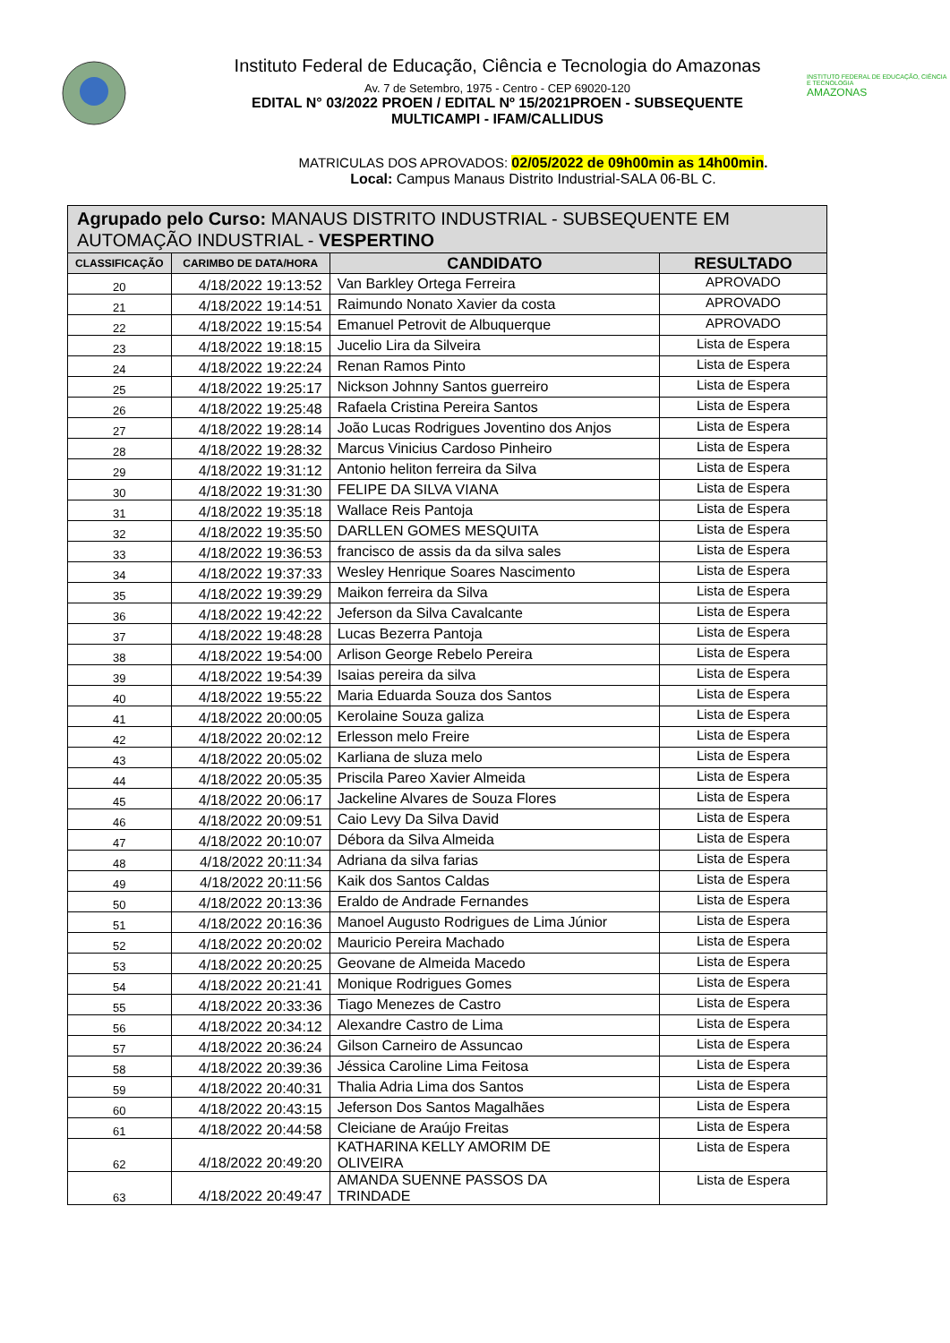Instituto Federal de Educação, Ciência e Tecnologia do Amazonas
Av. 7 de Setembro, 1975 - Centro - CEP 69020-120
EDITAL N° 03/2022 PROEN / EDITAL Nº 15/2021PROEN - SUBSEQUENTE
MULTICAMPI - IFAM/CALLIDUS
INSTITUTO FEDERAL DE EDUCAÇÃO, CIÊNCIA E TECNOLOGIA
AMAZONAS
MATRICULAS DOS APROVADOS: 02/05/2022 de 09h00min as 14h00min.
Local: Campus Manaus Distrito Industrial-SALA 06-BL C.
| Agrupado pelo Curso: MANAUS DISTRITO INDUSTRIAL - SUBSEQUENTE EM AUTOMAÇÃO INDUSTRIAL - VESPERTINO | | | |
| --- | --- | --- | --- |
| CLASSIFICAÇÃO | CARIMBO DE DATA/HORA | CANDIDATO | RESULTADO |
| 20 | 4/18/2022 19:13:52 | Van Barkley Ortega Ferreira | APROVADO |
| 21 | 4/18/2022 19:14:51 | Raimundo Nonato Xavier da costa | APROVADO |
| 22 | 4/18/2022 19:15:54 | Emanuel Petrovit de Albuquerque | APROVADO |
| 23 | 4/18/2022 19:18:15 | Jucelio Lira da Silveira | Lista de Espera |
| 24 | 4/18/2022 19:22:24 | Renan Ramos Pinto | Lista de Espera |
| 25 | 4/18/2022 19:25:17 | Nickson Johnny Santos guerreiro | Lista de Espera |
| 26 | 4/18/2022 19:25:48 | Rafaela Cristina Pereira Santos | Lista de Espera |
| 27 | 4/18/2022 19:28:14 | João Lucas Rodrigues Joventino dos Anjos | Lista de Espera |
| 28 | 4/18/2022 19:28:32 | Marcus Vinicius Cardoso Pinheiro | Lista de Espera |
| 29 | 4/18/2022 19:31:12 | Antonio heliton ferreira da Silva | Lista de Espera |
| 30 | 4/18/2022 19:31:30 | FELIPE DA SILVA VIANA | Lista de Espera |
| 31 | 4/18/2022 19:35:18 | Wallace Reis Pantoja | Lista de Espera |
| 32 | 4/18/2022 19:35:50 | DARLLEN GOMES MESQUITA | Lista de Espera |
| 33 | 4/18/2022 19:36:53 | francisco de assis da da silva sales | Lista de Espera |
| 34 | 4/18/2022 19:37:33 | Wesley Henrique Soares Nascimento | Lista de Espera |
| 35 | 4/18/2022 19:39:29 | Maikon ferreira da Silva | Lista de Espera |
| 36 | 4/18/2022 19:42:22 | Jeferson da Silva Cavalcante | Lista de Espera |
| 37 | 4/18/2022 19:48:28 | Lucas Bezerra Pantoja | Lista de Espera |
| 38 | 4/18/2022 19:54:00 | Arlison George Rebelo Pereira | Lista de Espera |
| 39 | 4/18/2022 19:54:39 | Isaias pereira da silva | Lista de Espera |
| 40 | 4/18/2022 19:55:22 | Maria Eduarda Souza dos Santos | Lista de Espera |
| 41 | 4/18/2022 20:00:05 | Kerolaine Souza galiza | Lista de Espera |
| 42 | 4/18/2022 20:02:12 | Erlesson melo Freire | Lista de Espera |
| 43 | 4/18/2022 20:05:02 | Karliana de sluza melo | Lista de Espera |
| 44 | 4/18/2022 20:05:35 | Priscila Pareo Xavier Almeida | Lista de Espera |
| 45 | 4/18/2022 20:06:17 | Jackeline Alvares de Souza Flores | Lista de Espera |
| 46 | 4/18/2022 20:09:51 | Caio Levy Da Silva David | Lista de Espera |
| 47 | 4/18/2022 20:10:07 | Débora da Silva Almeida | Lista de Espera |
| 48 | 4/18/2022 20:11:34 | Adriana da silva farias | Lista de Espera |
| 49 | 4/18/2022 20:11:56 | Kaik dos Santos Caldas | Lista de Espera |
| 50 | 4/18/2022 20:13:36 | Eraldo de Andrade Fernandes | Lista de Espera |
| 51 | 4/18/2022 20:16:36 | Manoel Augusto Rodrigues de Lima Júnior | Lista de Espera |
| 52 | 4/18/2022 20:20:02 | Mauricio Pereira Machado | Lista de Espera |
| 53 | 4/18/2022 20:20:25 | Geovane de Almeida Macedo | Lista de Espera |
| 54 | 4/18/2022 20:21:41 | Monique Rodrigues Gomes | Lista de Espera |
| 55 | 4/18/2022 20:33:36 | Tiago Menezes de Castro | Lista de Espera |
| 56 | 4/18/2022 20:34:12 | Alexandre Castro de Lima | Lista de Espera |
| 57 | 4/18/2022 20:36:24 | Gilson Carneiro de Assuncao | Lista de Espera |
| 58 | 4/18/2022 20:39:36 | Jéssica Caroline Lima Feitosa | Lista de Espera |
| 59 | 4/18/2022 20:40:31 | Thalia Adria Lima dos Santos | Lista de Espera |
| 60 | 4/18/2022 20:43:15 | Jeferson Dos Santos Magalhães | Lista de Espera |
| 61 | 4/18/2022 20:44:58 | Cleiciane de Araújo Freitas | Lista de Espera |
| 62 | 4/18/2022 20:49:20 | KATHARINA KELLY AMORIM DE OLIVEIRA | Lista de Espera |
| 63 | 4/18/2022 20:49:47 | AMANDA SUENNE PASSOS DA TRINDADE | Lista de Espera |